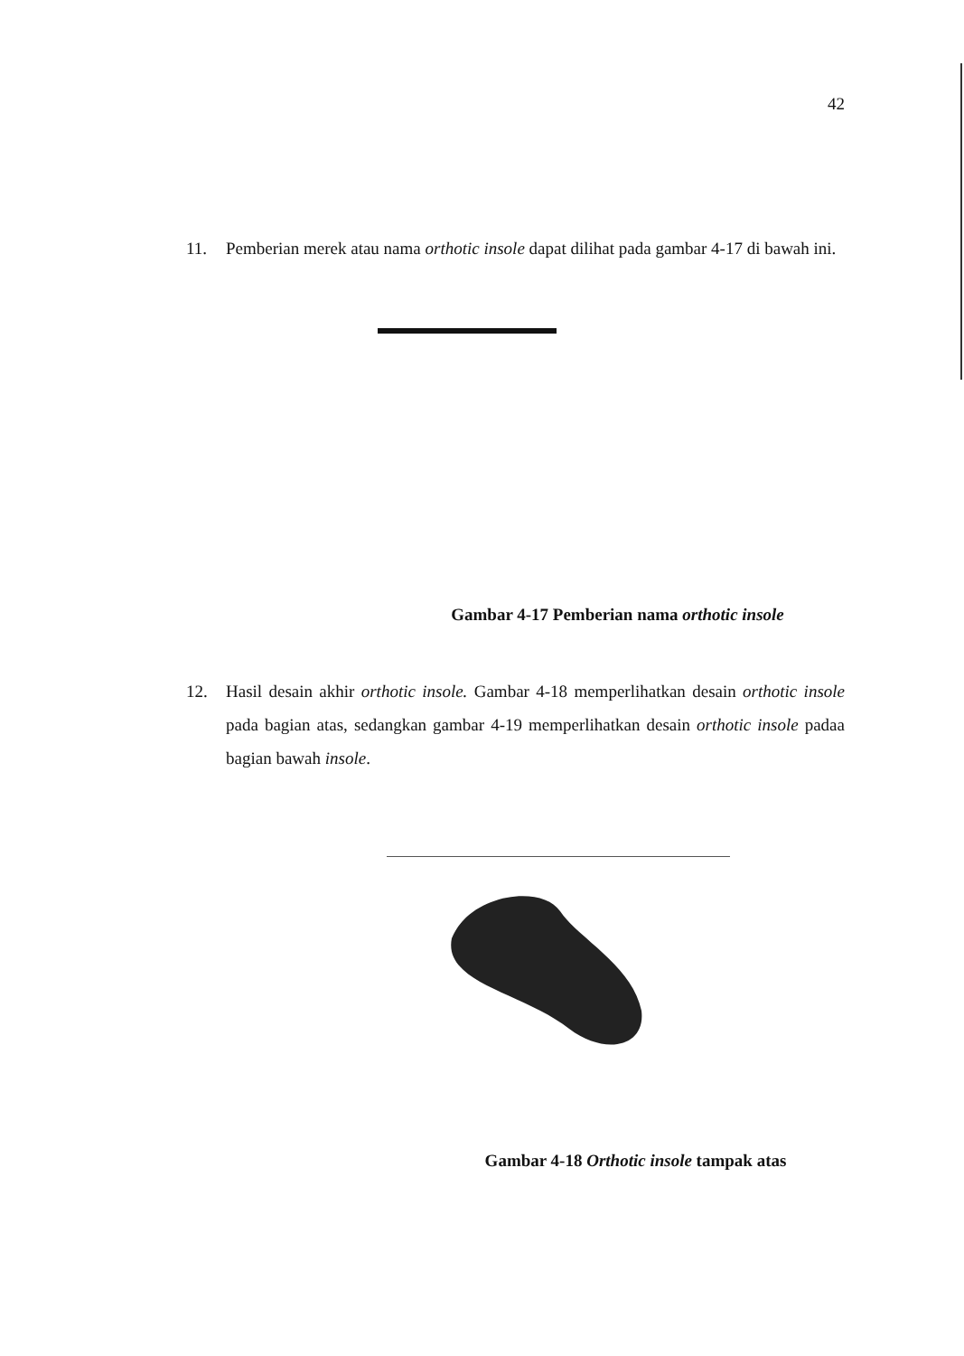42
11. Pemberian merek atau nama orthotic insole dapat dilihat pada gambar 4-17 di bawah ini.
Gambar 4-17 Pemberian nama orthotic insole
12. Hasil desain akhir orthotic insole. Gambar 4-18 memperlihatkan desain orthotic insole pada bagian atas, sedangkan gambar 4-19 memperlihatkan desain orthotic insole padaa bagian bawah insole.
Gambar 4-18 Orthotic insole tampak atas